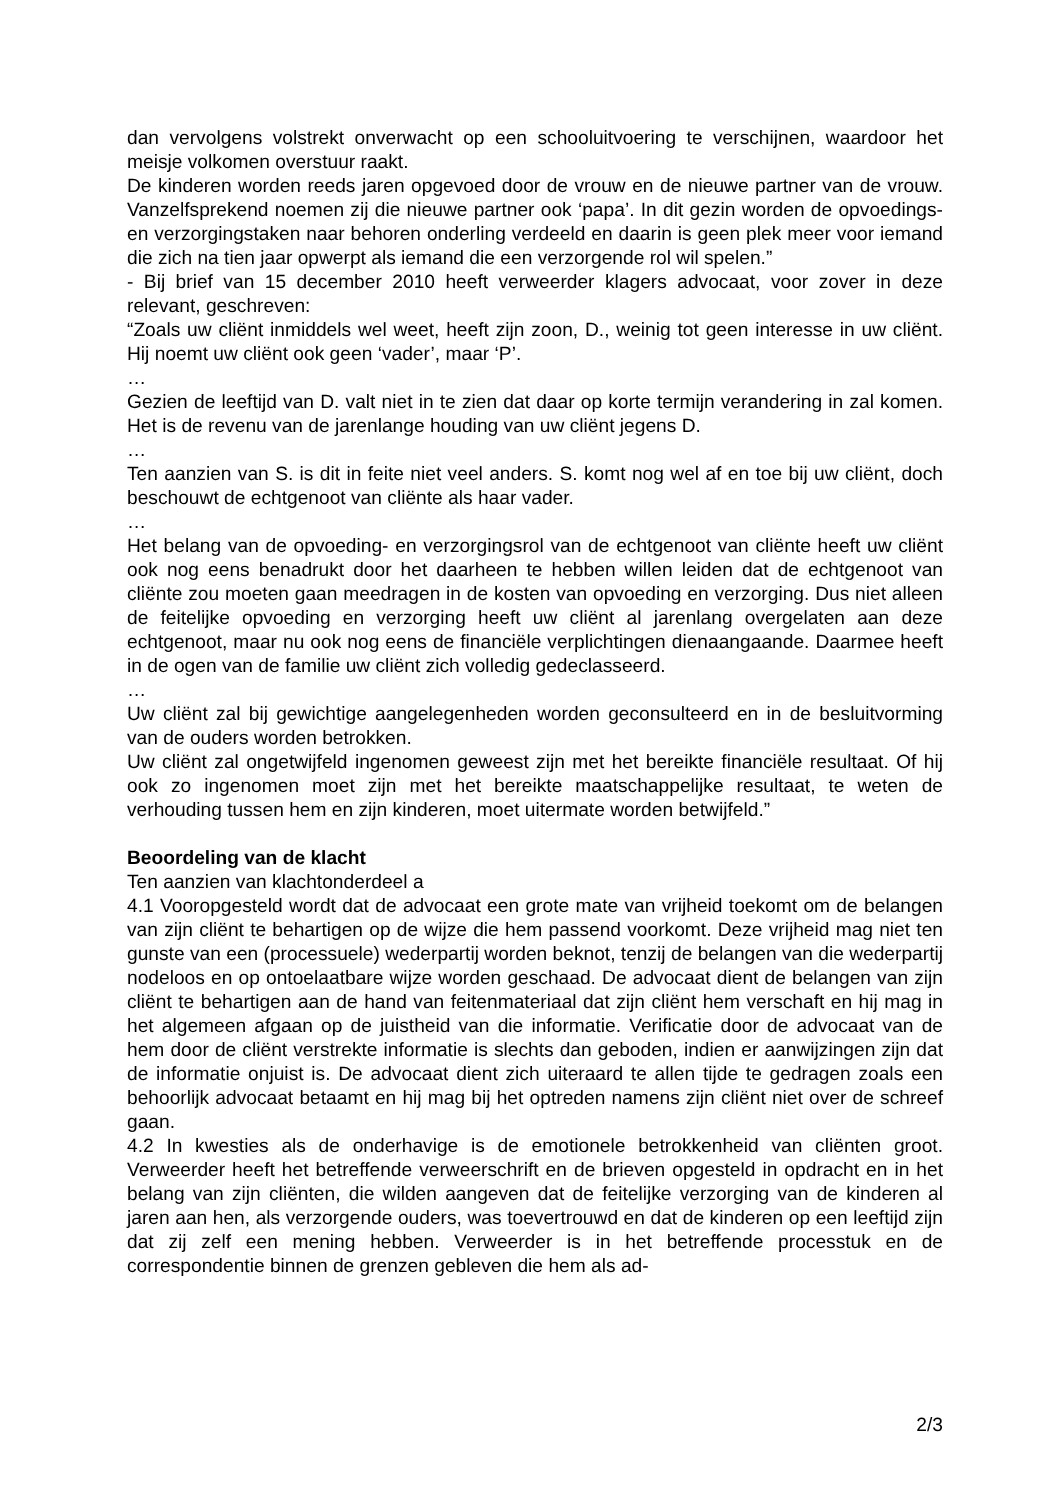dan vervolgens volstrekt onverwacht op een schooluitvoering te verschijnen, waardoor het meisje volkomen overstuur raakt.
De kinderen worden reeds jaren opgevoed door de vrouw en de nieuwe partner van de vrouw. Vanzelfsprekend noemen zij die nieuwe partner ook ‘papa’. In dit gezin worden de opvoedings- en verzorgingstaken naar behoren onderling verdeeld en daarin is geen plek meer voor iemand die zich na tien jaar opwerpt als iemand die een verzorgende rol wil spelen.”
- Bij brief van 15 december 2010 heeft verweerder klagers advocaat, voor zover in deze relevant, geschreven:
“Zoals uw cliënt inmiddels wel weet, heeft zijn zoon, D., weinig tot geen interesse in uw cliënt. Hij noemt uw cliënt ook geen ‘vader’, maar ‘P’.
…
Gezien de leeftijd van D. valt niet in te zien dat daar op korte termijn verandering in zal komen. Het is de revenu van de jarenlange houding van uw cliënt jegens D.
…
Ten aanzien van S. is dit in feite niet veel anders. S. komt nog wel af en toe bij uw cliënt, doch beschouwt de echtgenoot van cliënte als haar vader.
…
Het belang van de opvoeding- en verzorgingsrol van de echtgenoot van cliënte heeft uw cliënt ook nog eens benadrukt door het daarheen te hebben willen leiden dat de echtgenoot van cliënte zou moeten gaan meedragen in de kosten van opvoeding en verzorging. Dus niet alleen de feitelijke opvoeding en verzorging heeft uw cliënt al jarenlang overgelaten aan deze echtgenoot, maar nu ook nog eens de financiële verplichtingen dienaangaande. Daarmee heeft in de ogen van de familie uw cliënt zich volledig gedeclasseerd.
…
Uw cliënt zal bij gewichtige aangelegenheden worden geconsulteerd en in de besluitvorming van de ouders worden betrokken.
Uw cliënt zal ongetwijfeld ingenomen geweest zijn met het bereikte financiële resultaat. Of hij ook zo ingenomen moet zijn met het bereikte maatschappelijke resultaat, te weten de verhouding tussen hem en zijn kinderen, moet uitermate worden betwijfeld.”
Beoordeling van de klacht
Ten aanzien van klachtonderdeel a
4.1 Vooropgesteld wordt dat de advocaat een grote mate van vrijheid toekomt om de belangen van zijn cliënt te behartigen op de wijze die hem passend voorkomt. Deze vrijheid mag niet ten gunste van een (processuele) wederpartij worden beknot, tenzij de belangen van die wederpartij nodeloos en op ontoelaatbare wijze worden geschaad. De advocaat dient de belangen van zijn cliënt te behartigen aan de hand van feitenmateriaal dat zijn cliënt hem verschaft en hij mag in het algemeen afgaan op de juistheid van die informatie. Verificatie door de advocaat van de hem door de cliënt verstrekte informatie is slechts dan geboden, indien er aanwijzingen zijn dat de informatie onjuist is. De advocaat dient zich uiteraard te allen tijde te gedragen zoals een behoorlijk advocaat betaamt en hij mag bij het optreden namens zijn cliënt niet over de schreef gaan.
4.2 In kwesties als de onderhavige is de emotionele betrokkenheid van cliënten groot. Verweerder heeft het betreffende verweerschrift en de brieven opgesteld in opdracht en in het belang van zijn cliënten, die wilden aangeven dat de feitelijke verzorging van de kinderen al jaren aan hen, als verzorgende ouders, was toevertrouwd en dat de kinderen op een leeftijd zijn dat zij zelf een mening hebben. Verweerder is in het betreffende processtuk en de correspondentie binnen de grenzen gebleven die hem als ad-
2/3